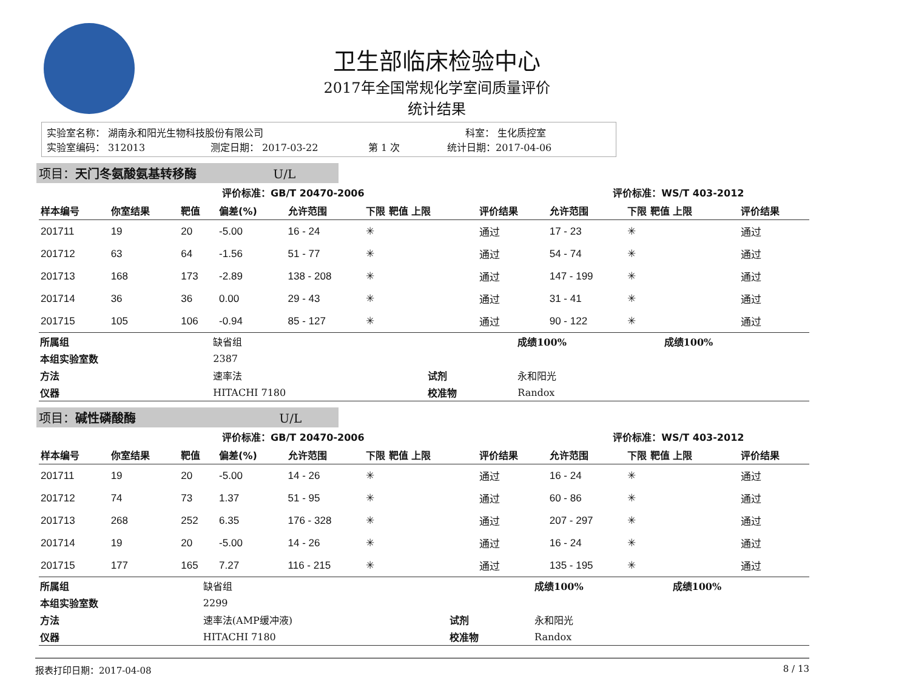卫生部临床检验中心
2017年全国常规化学室间质量评价
统计结果
实验室名称： 湖南永和阳光生物科技股份有限公司 科室： 生化质控室
实验室编码： 312013 测定日期： 2017-03-22 第 1 次 统计日期：2017-04-06
项目：天门冬氨酸氨基转移酶 U/L
| 评价标准：GB/T 20470-2006 | | | | | | | 评价标准：WS/T 403-2012 | | |
| --- | --- | --- | --- | --- | --- | --- | --- | --- | --- |
| 样本编号 | 你室结果 | 靶值 | 偏差(%) | 允许范围 | 下限 靶值 上限 | 评价结果 | 允许范围 | 下限 靶值 上限 | 评价结果 |
| 201711 | 19 | 20 | -5.00 | 16 - 24 | ✳ | 通过 | 17 - 23 | ✳ | 通过 |
| 201712 | 63 | 64 | -1.56 | 51 - 77 | ✳ | 通过 | 54 - 74 | ✳ | 通过 |
| 201713 | 168 | 173 | -2.89 | 138 - 208 | ✳ | 通过 | 147 - 199 | ✳ | 通过 |
| 201714 | 36 | 36 | 0.00 | 29 - 43 | ✳ | 通过 | 31 - 41 | ✳ | 通过 |
| 201715 | 105 | 106 | -0.94 | 85 - 127 | ✳ | 通过 | 90 - 122 | ✳ | 通过 |
| 所属组 | 缺省组 | | 成绩100% | 成绩100% |
| 本组实验室数 | 2387 | | | |
| 方法 | 速率法 | 试剂 | 永和阳光 | |
| 仪器 | HITACHI 7180 | 校准物 | Randox | |
项目：碱性磷酸酶 U/L
| 评价标准：GB/T 20470-2006 | | | | | | | 评价标准：WS/T 403-2012 | | |
| --- | --- | --- | --- | --- | --- | --- | --- | --- | --- |
| 样本编号 | 你室结果 | 靶值 | 偏差(%) | 允许范围 | 下限 靶值 上限 | 评价结果 | 允许范围 | 下限 靶值 上限 | 评价结果 |
| 201711 | 19 | 20 | -5.00 | 14 - 26 | ✳ | 通过 | 16 - 24 | ✳ | 通过 |
| 201712 | 74 | 73 | 1.37 | 51 - 95 | ✳ | 通过 | 60 - 86 | ✳ | 通过 |
| 201713 | 268 | 252 | 6.35 | 176 - 328 | ✳ | 通过 | 207 - 297 | ✳ | 通过 |
| 201714 | 19 | 20 | -5.00 | 14 - 26 | ✳ | 通过 | 16 - 24 | ✳ | 通过 |
| 201715 | 177 | 165 | 7.27 | 116 - 215 | ✳ | 通过 | 135 - 195 | ✳ | 通过 |
| 所属组 | 缺省组 | | 成绩100% | 成绩100% |
| 本组实验室数 | 2299 | | | |
| 方法 | 速率法(AMP缓冲液) | 试剂 | 永和阳光 | |
| 仪器 | HITACHI 7180 | 校准物 | Randox | |
报表打印日期：2017-04-08 8 / 13